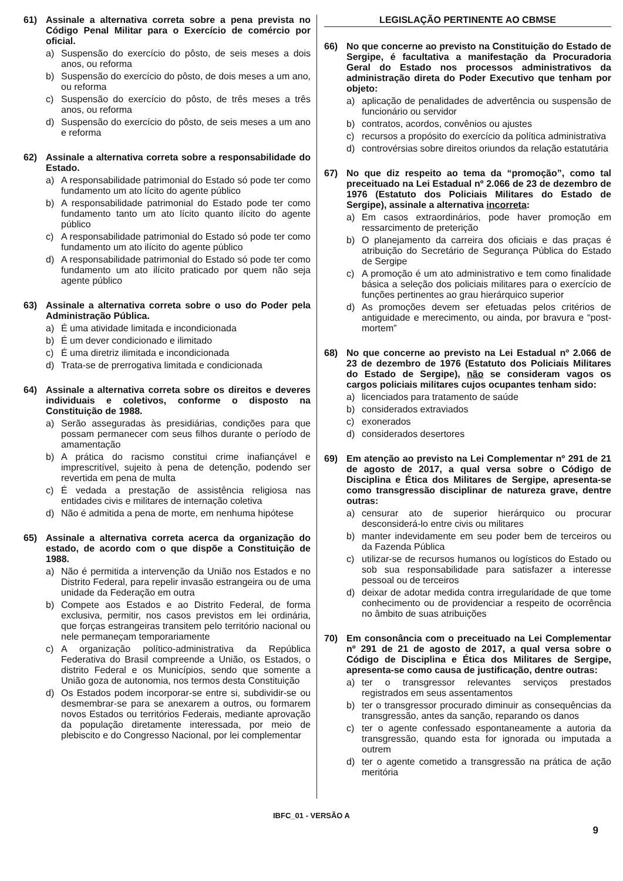61) Assinale a alternativa correta sobre a pena prevista no Código Penal Militar para o Exercício de comércio por oficial.
a) Suspensão do exercício do pôsto, de seis meses a dois anos, ou reforma
b) Suspensão do exercício do pôsto, de dois meses a um ano, ou reforma
c) Suspensão do exercício do pôsto, de três meses a três anos, ou reforma
d) Suspensão do exercício do pôsto, de seis meses a um ano e reforma
62) Assinale a alternativa correta sobre a responsabilidade do Estado.
a) A responsabilidade patrimonial do Estado só pode ter como fundamento um ato lícito do agente público
b) A responsabilidade patrimonial do Estado pode ter como fundamento tanto um ato lícito quanto ilícito do agente público
c) A responsabilidade patrimonial do Estado só pode ter como fundamento um ato ilícito do agente público
d) A responsabilidade patrimonial do Estado só pode ter como fundamento um ato ilícito praticado por quem não seja agente público
63) Assinale a alternativa correta sobre o uso do Poder pela Administração Pública.
a) É uma atividade limitada e incondicionada
b) É um dever condicionado e ilimitado
c) É uma diretriz ilimitada e incondicionada
d) Trata-se de prerrogativa limitada e condicionada
64) Assinale a alternativa correta sobre os direitos e deveres individuais e coletivos, conforme o disposto na Constituição de 1988.
a) Serão asseguradas às presidiárias, condições para que possam permanecer com seus filhos durante o período de amamentação
b) A prática do racismo constitui crime inafiançável e imprescritível, sujeito à pena de detenção, podendo ser revertida em pena de multa
c) É vedada a prestação de assistência religiosa nas entidades civis e militares de internação coletiva
d) Não é admitida a pena de morte, em nenhuma hipótese
65) Assinale a alternativa correta acerca da organização do estado, de acordo com o que dispõe a Constituição de 1988.
a) Não é permitida a intervenção da União nos Estados e no Distrito Federal, para repelir invasão estrangeira ou de uma unidade da Federação em outra
b) Compete aos Estados e ao Distrito Federal, de forma exclusiva, permitir, nos casos previstos em lei ordinária, que forças estrangeiras transitem pelo território nacional ou nele permaneçam temporariamente
c) A organização político-administrativa da República Federativa do Brasil compreende a União, os Estados, o distrito Federal e os Municípios, sendo que somente a União goza de autonomia, nos termos desta Constituição
d) Os Estados podem incorporar-se entre si, subdividir-se ou desmembrar-se para se anexarem a outros, ou formarem novos Estados ou territórios Federais, mediante aprovação da população diretamente interessada, por meio de plebiscito e do Congresso Nacional, por lei complementar
LEGISLAÇÃO PERTINENTE AO CBMSE
66) No que concerne ao previsto na Constituição do Estado de Sergipe, é facultativa a manifestação da Procuradoria Geral do Estado nos processos administrativos da administração direta do Poder Executivo que tenham por objeto:
a) aplicação de penalidades de advertência ou suspensão de funcionário ou servidor
b) contratos, acordos, convênios ou ajustes
c) recursos a propósito do exercício da política administrativa
d) controvérsias sobre direitos oriundos da relação estatutária
67) No que diz respeito ao tema da “promoção”, como tal preceituado na Lei Estadual nº 2.066 de 23 de dezembro de 1976 (Estatuto dos Policiais Militares do Estado de Sergipe), assinale a alternativa incorreta:
a) Em casos extraordinários, pode haver promoção em ressarcimento de preterição
b) O planejamento da carreira dos oficiais e das praças é atribuição do Secretário de Segurança Pública do Estado de Sergipe
c) A promoção é um ato administrativo e tem como finalidade básica a seleção dos policiais militares para o exercício de funções pertinentes ao grau hierárquico superior
d) As promoções devem ser efetuadas pelos critérios de antiguidade e merecimento, ou ainda, por bravura e “post-mortem”
68) No que concerne ao previsto na Lei Estadual nº 2.066 de 23 de dezembro de 1976 (Estatuto dos Policiais Militares do Estado de Sergipe), não se consideram vagos os cargos policiais militares cujos ocupantes tenham sido:
a) licenciados para tratamento de saúde
b) considerados extraviados
c) exonerados
d) considerados desertores
69) Em atenção ao previsto na Lei Complementar nº 291 de 21 de agosto de 2017, a qual versa sobre o Código de Disciplina e Ética dos Militares de Sergipe, apresenta-se como transgressão disciplinar de natureza grave, dentre outras:
a) censurar ato de superior hierárquico ou procurar desconsiderá-lo entre civis ou militares
b) manter indevidamente em seu poder bem de terceiros ou da Fazenda Pública
c) utilizar-se de recursos humanos ou logísticos do Estado ou sob sua responsabilidade para satisfazer a interesse pessoal ou de terceiros
d) deixar de adotar medida contra irregularidade de que tome conhecimento ou de providenciar a respeito de ocorrência no âmbito de suas atribuições
70) Em consonância com o preceituado na Lei Complementar nº 291 de 21 de agosto de 2017, a qual versa sobre o Código de Disciplina e Ética dos Militares de Sergipe, apresenta-se como causa de justificação, dentre outras:
a) ter o transgressor relevantes serviços prestados registrados em seus assentamentos
b) ter o transgressor procurado diminuir as consequências da transgressão, antes da sanção, reparando os danos
c) ter o agente confessado espontaneamente a autoria da transgressão, quando esta for ignorada ou imputada a outrem
d) ter o agente cometido a transgressão na prática de ação meritória
IBFC_01 - VERSÃO A
9